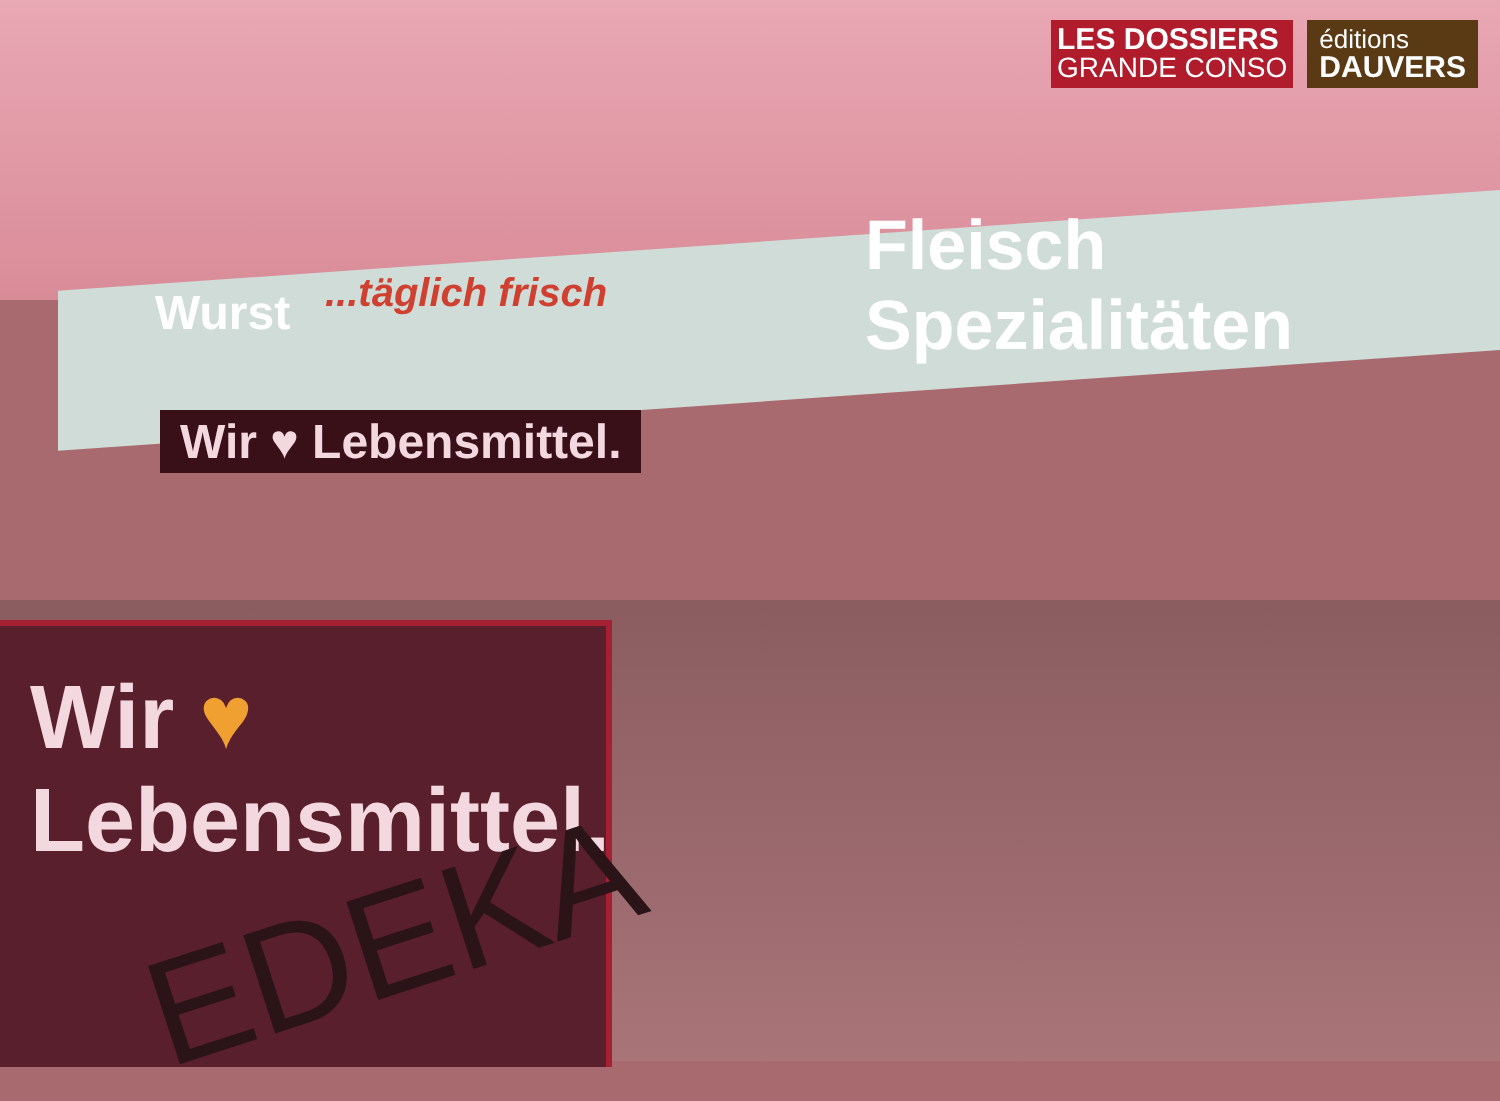LES DOSSIERS
GRANDE CONSO
éditions
DAUVERS
Wurst ...täglich frisch
Fleisch Spezialitäten
Wir ♥ Lebensmittel.
Wir ♥ Lebensmittel.
EDEKA